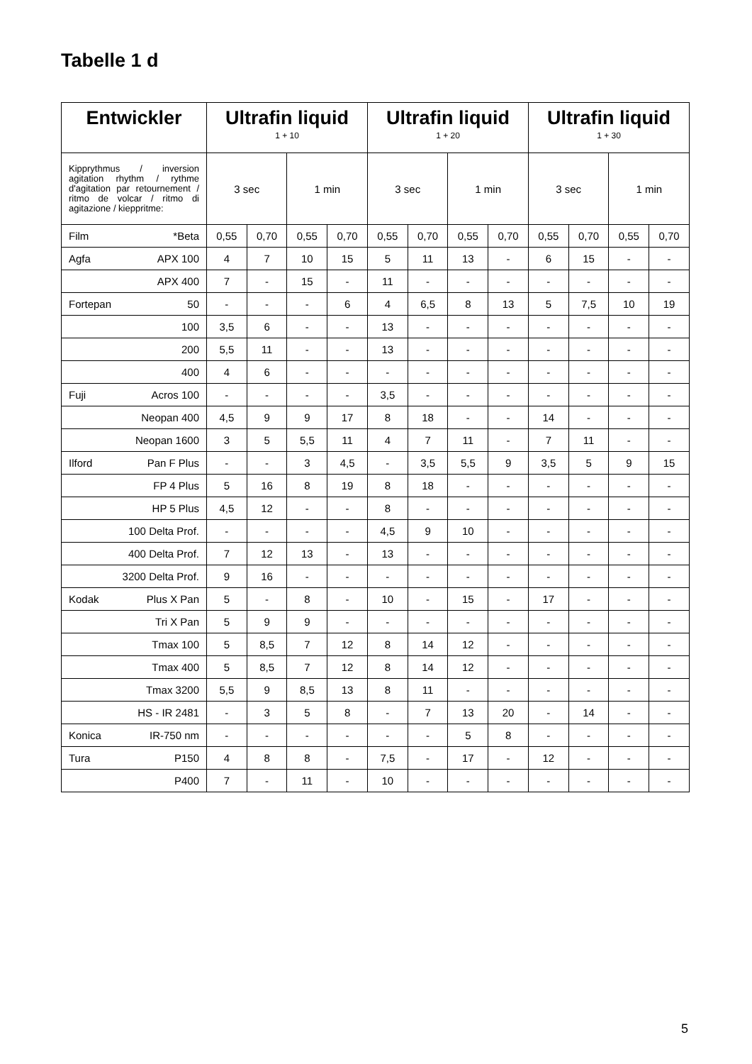Tabelle 1 d
| Entwickler | Ultrafin liquid 1 + 10 | | | | Ultrafin liquid 1 + 20 | | | | Ultrafin liquid 1 + 30 | | | |
| --- | --- | --- | --- | --- | --- | --- | --- | --- | --- | --- | --- | --- |
| Kipprythmus / inversion agitation rhythm / rythme d'agitation par retournement / ritmo de volcar / ritmo di agitazione / kieppritme: | 3 sec | | 1 min | | 3 sec | | 1 min | | 3 sec | | 1 min | |
| Film *Beta | 0,55 | 0,70 | 0,55 | 0,70 | 0,55 | 0,70 | 0,55 | 0,70 | 0,55 | 0,70 | 0,55 | 0,70 |
| Agfa APX 100 | 4 | 7 | 10 | 15 | 5 | 11 | 13 | - | 6 | 15 | - | - |
| APX 400 | 7 | - | 15 | - | 11 | - | - | - | - | - | - | - |
| Fortepan 50 | - | - | - | 6 | 4 | 6,5 | 8 | 13 | 5 | 7,5 | 10 | 19 |
| 100 | 3,5 | 6 | - | - | 13 | - | - | - | - | - | - | - |
| 200 | 5,5 | 11 | - | - | 13 | - | - | - | - | - | - | - |
| 400 | 4 | 6 | - | - | - | - | - | - | - | - | - | - |
| Fuji Acros 100 | - | - | - | - | 3,5 | - | - | - | - | - | - | - |
| Neopan 400 | 4,5 | 9 | 9 | 17 | 8 | 18 | - | - | 14 | - | - | - |
| Neopan 1600 | 3 | 5 | 5,5 | 11 | 4 | 7 | 11 | - | 7 | 11 | - | - |
| Ilford Pan F Plus | - | - | 3 | 4,5 | - | 3,5 | 5,5 | 9 | 3,5 | 5 | 9 | 15 |
| FP 4 Plus | 5 | 16 | 8 | 19 | 8 | 18 | - | - | - | - | - | - |
| HP 5 Plus | 4,5 | 12 | - | - | 8 | - | - | - | - | - | - | - |
| 100 Delta Prof. | - | - | - | - | 4,5 | 9 | 10 | - | - | - | - | - |
| 400 Delta Prof. | 7 | 12 | 13 | - | 13 | - | - | - | - | - | - | - |
| 3200 Delta Prof. | 9 | 16 | - | - | - | - | - | - | - | - | - | - |
| Kodak Plus X Pan | 5 | - | 8 | - | 10 | - | 15 | - | 17 | - | - | - |
| Tri X Pan | 5 | 9 | 9 | - | - | - | - | - | - | - | - | - |
| Tmax 100 | 5 | 8,5 | 7 | 12 | 8 | 14 | 12 | - | - | - | - | - |
| Tmax 400 | 5 | 8,5 | 7 | 12 | 8 | 14 | 12 | - | - | - | - | - |
| Tmax 3200 | 5,5 | 9 | 8,5 | 13 | 8 | 11 | - | - | - | - | - | - |
| HS - IR 2481 | - | 3 | 5 | 8 | - | 7 | 13 | 20 | - | 14 | - | - |
| Konica IR-750 nm | - | - | - | - | - | - | 5 | 8 | - | - | - | - |
| Tura P150 | 4 | 8 | 8 | - | 7,5 | - | 17 | - | 12 | - | - | - |
| P400 | 7 | - | 11 | - | 10 | - | - | - | - | - | - | - |
5